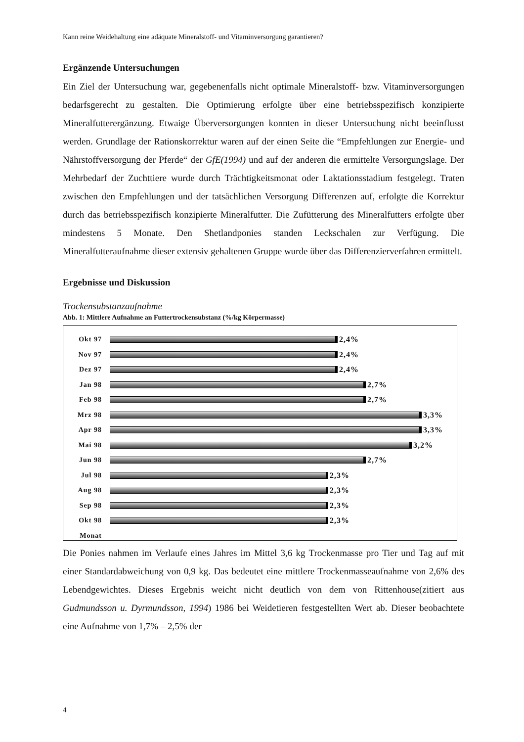Kann reine Weidehaltung eine adäquate Mineralstoff- und Vitaminversorgung garantieren?
Ergänzende Untersuchungen
Ein Ziel der Untersuchung war, gegebenenfalls nicht optimale Mineralstoff- bzw. Vitaminversorgungen bedarfsgerecht zu gestalten. Die Optimierung erfolgte über eine betriebsspezifisch konzipierte Mineralfutterergänzung. Etwaige Überversorgungen konnten in dieser Untersuchung nicht beeinflusst werden. Grundlage der Rationskorrektur waren auf der einen Seite die “Empfehlungen zur Energie- und Nährstoffversorgung der Pferde“ der GfE(1994) und auf der anderen die ermittelte Versorgungslage. Der Mehrbedarf der Zuchttiere wurde durch Trächtigkeitsmonat oder Laktationsstadium festgelegt. Traten zwischen den Empfehlungen und der tatsächlichen Versorgung Differenzen auf, erfolgte die Korrektur durch das betriebsspezifisch konzipierte Mineralfutter. Die Zufütterung des Mineralfutters erfolgte über mindestens 5 Monate. Den Shetlandponies standen Leckschalen zur Verfügung. Die Mineralfutteraufnahme dieser extensiv gehaltenen Gruppe wurde über das Differenzierverfahren ermittelt.
Ergebnisse und Diskussion
Trockensubstanzaufnahme
Abb. 1: Mittlere Aufnahme an Futtertrockensubstanz (%/kg Körpermasse)
Okt 97 2,4%
Nov 97 2,4%
Dez 97 2,4%
Jan 98 2,7%
Feb 98 2,7%
Mrz 98 3,3%
Apr 98 3,3%
Mai 98 3,2%
Jun 98 2,7%
Jul 98 2,3%
Aug 98 2,3%
Sep 98 2,3%
Okt 98 2,3%
Monat
Die Ponies nahmen im Verlaufe eines Jahres im Mittel 3,6 kg Trockenmasse pro Tier und Tag auf mit einer Standardabweichung von 0,9 kg. Das bedeutet eine mittlere Trockenmasseaufnahme von 2,6% des Lebendgewichtes. Dieses Ergebnis weicht nicht deutlich von dem von Rittenhouse(zitiert aus Gudmundsson u. Dyrmundsson, 1994) 1986 bei Weidetieren festgestellten Wert ab. Dieser beobachtete eine Aufnahme von 1,7% – 2,5% der
4